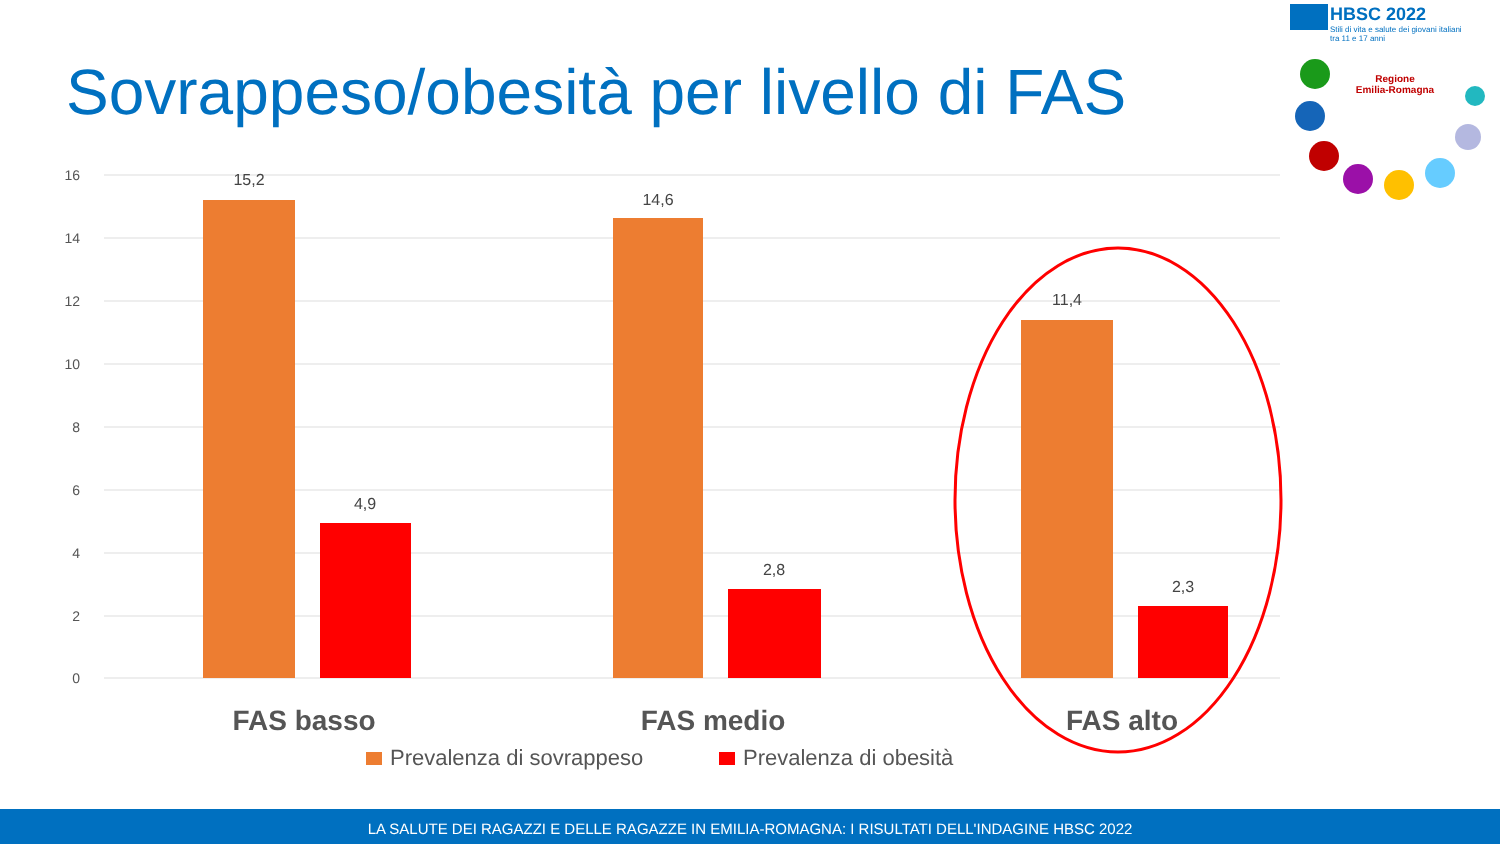Sovrappeso/obesità per livello di FAS
HBSC 2022
Stili di vita e salute dei giovani italiani
tra 11 e 17 anni
Regione
Emilia-Romagna
16
14
12
10
8
6
4
2
0
15,2
4,9
14,6
2,8
11,4
2,3
FAS basso
FAS medio
FAS alto
Prevalenza di sovrappeso
Prevalenza di obesità
LA SALUTE DEI RAGAZZI E DELLE RAGAZZE IN EMILIA-ROMAGNA: I RISULTATI DELL'INDAGINE HBSC 2022